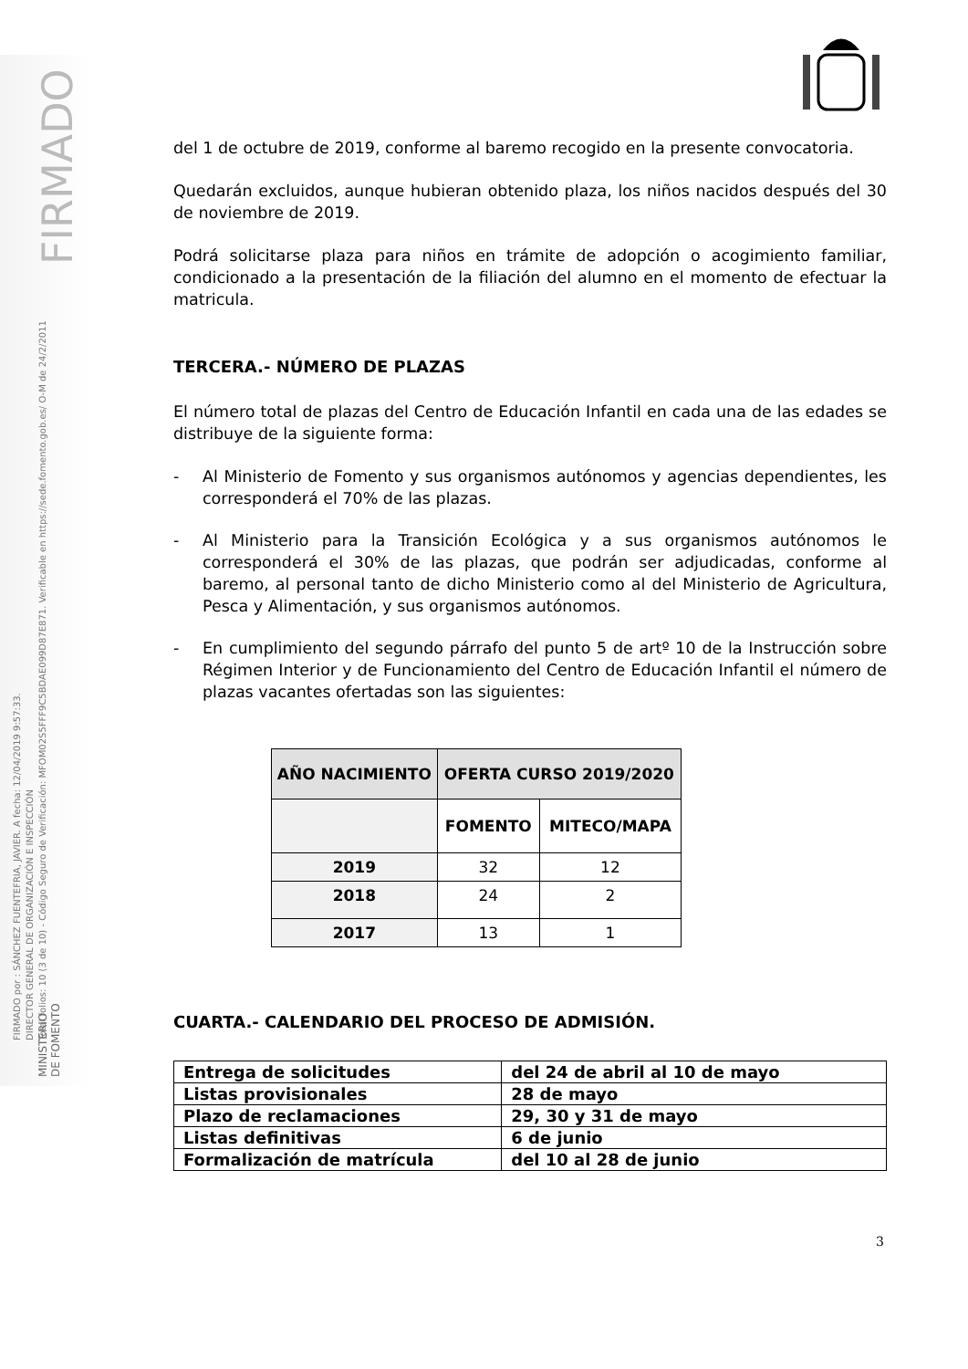FIRMADO
FIRMADO por : SÁNCHEZ FUENTEFRIA, JAVIER. A fecha: 12/04/2019 9:57:33.
DIRECTOR GENERAL DE ORGANIZACIÓN E INSPECCIÓN
Total folios: 10 (3 de 10) - Código Seguro de Verificación: MFOM02S5FFF9C5BDAE099D87E871. Verificable en https://sede.fomento.gob.es/ O-M de 24/2/2011
del 1 de octubre de 2019, conforme al baremo recogido en la presente convocatoria.
Quedarán excluidos, aunque hubieran obtenido plaza, los niños nacidos después del 30 de noviembre de 2019.
Podrá solicitarse plaza para niños en trámite de adopción o acogimiento familiar, condicionado a la presentación de la filiación del alumno en el momento de efectuar la matricula.
TERCERA.- NÚMERO DE PLAZAS
El número total de plazas del Centro de Educación Infantil en cada una de las edades se distribuye de la siguiente forma:
- Al Ministerio de Fomento y sus organismos autónomos y agencias dependientes, les corresponderá el 70% de las plazas.
- Al Ministerio para la Transición Ecológica y a sus organismos autónomos le corresponderá el 30% de las plazas, que podrán ser adjudicadas, conforme al baremo, al personal tanto de dicho Ministerio como al del Ministerio de Agricultura, Pesca y Alimentación, y sus organismos autónomos.
- En cumplimiento del segundo párrafo del punto 5 de artº 10 de la Instrucción sobre Régimen Interior y de Funcionamiento del Centro de Educación Infantil el número de plazas vacantes ofertadas son las siguientes:
| AÑO NACIMIENTO | OFERTA CURSO 2019/2020 | |
| --- | --- | --- |
| | FOMENTO | MITECO/MAPA |
| 2019 | 32 | 12 |
| 2018 | 24 | 2 |
| 2017 | 13 | 1 |
CUARTA.- CALENDARIO DEL PROCESO DE ADMISIÓN.
| Entrega de solicitudes | del 24 de abril al 10 de mayo |
| Listas provisionales | 28 de mayo |
| Plazo de reclamaciones | 29, 30 y 31 de mayo |
| Listas definitivas | 6 de junio |
| Formalización de matrícula | del 10 al 28 de junio |
MINISTERIO
DE FOMENTO
3